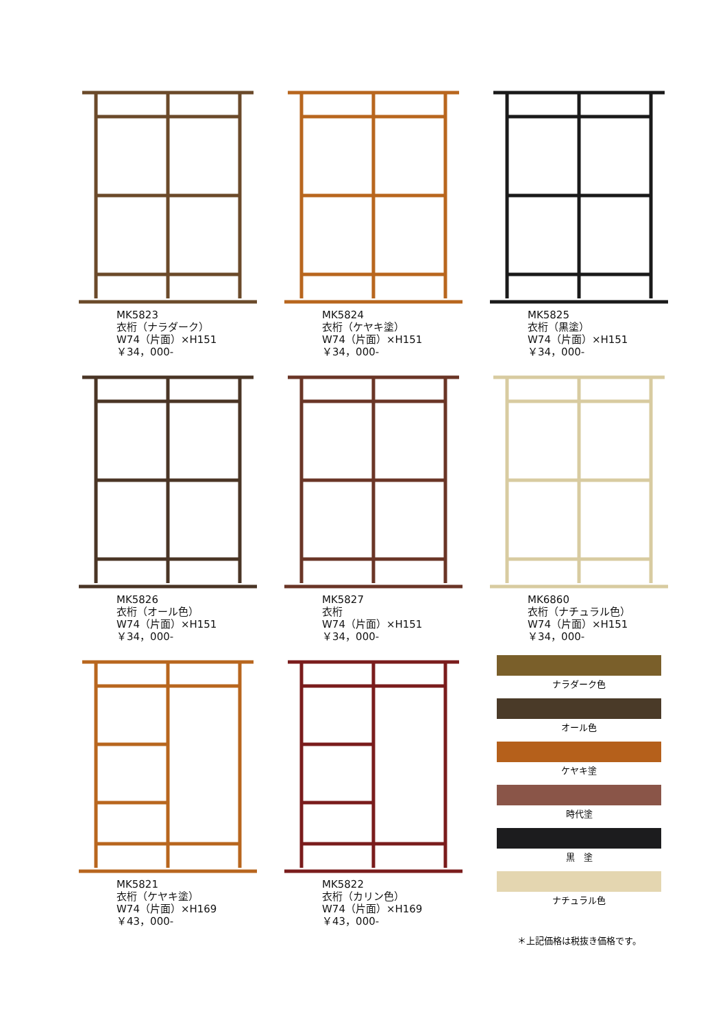MK5823
衣桁（ナラダーク）
W74（片面）×H151
￥34，000-
MK5824
衣桁（ケヤキ塗）
W74（片面）×H151
￥34，000-
MK5825
衣桁（黒塗）
W74（片面）×H151
￥34，000-
MK5826
衣桁（オール色）
W74（片面）×H151
￥34，000-
MK5827
衣桁
W74（片面）×H151
￥34，000-
MK6860
衣桁（ナチュラル色）
W74（片面）×H151
￥34，000-
MK5821
衣桁（ケヤキ塗）
W74（片面）×H169
￥43，000-
MK5822
衣桁（カリン色）
W74（片面）×H169
￥43，000-
ナラダーク色
オール色
ケヤキ塗
時代塗
黒　塗
ナチュラル色
＊上記価格は税抜き価格です。